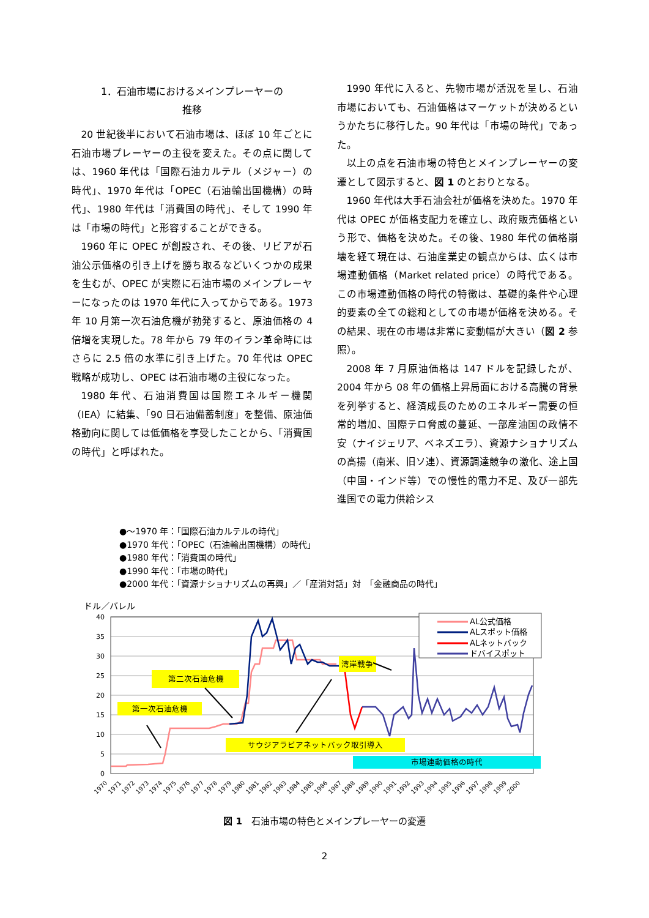1．石油市場におけるメインプレーヤーの
推移
20 世紀後半において石油市場は、ほぼ 10 年ごとに石油市場プレーヤーの主役を変えた。その点に関しては、1960 年代は「国際石油カルテル（メジャー）の時代」、1970 年代は「OPEC（石油輸出国機構）の時代」、1980 年代は「消費国の時代」、そして 1990 年は「市場の時代」と形容することができる。
1960 年に OPEC が創設され、その後、リビアが石油公示価格の引き上げを勝ち取るなどいくつかの成果を生むが、OPEC が実際に石油市場のメインプレーヤーになったのは 1970 年代に入ってからである。1973 年 10 月第一次石油危機が勃発すると、原油価格の 4 倍増を実現した。78 年から 79 年のイラン革命時にはさらに 2.5 倍の水準に引き上げた。70 年代は OPEC 戦略が成功し、OPEC は石油市場の主役になった。
1980 年代、石油消費国は国際エネルギー機関（IEA）に結集、「90 日石油備蓄制度」を整備、原油価格動向に関しては低価格を享受したことから、「消費国の時代」と呼ばれた。
1990 年代に入ると、先物市場が活況を呈し、石油市場においても、石油価格はマーケットが決めるというかたちに移行した。90 年代は「市場の時代」であった。
以上の点を石油市場の特色とメインプレーヤーの変遷として図示すると、図 1 のとおりとなる。
1960 年代は大手石油会社が価格を決めた。1970 年代は OPEC が価格支配力を確立し、政府販売価格という形で、価格を決めた。その後、1980 年代の価格崩壊を経て現在は、石油産業史の観点からは、広くは市場連動価格（Market related price）の時代である。この市場連動価格の時代の特徴は、基礎的条件や心理的要素の全ての総和としての市場が価格を決める。その結果、現在の市場は非常に変動幅が大きい（図 2 参照）。
2008 年 7 月原油価格は 147 ドルを記録したが、2004 年から 08 年の価格上昇局面における高騰の背景を列挙すると、経済成長のためのエネルギー需要の恒常的増加、国際テロ脅威の蔓延、一部産油国の政情不安（ナイジェリア、ベネズエラ）、資源ナショナリズムの高揚（南米、旧ソ連）、資源調達競争の激化、途上国（中国・インド等）での慢性的電力不足、及び一部先進国での電力供給シス
●～1970 年：「国際石油カルテルの時代」
●1970 年代：「OPEC（石油輸出国機構）の時代」
●1980 年代：「消費国の時代」
●1990 年代：「市場の時代」
●2000 年代：「資源ナショナリズムの再興」／「産消対話」対　「金融商品の時代」
ドル／バレル
40
35
30
25
20
15
10
5
0
1970
1971
1972
1973
1974
1975
1976
1977
1978
1979
1980
1981
1982
1983
1984
1985
1986
1987
1988
1989
1990
1991
1992
1993
1994
1995
1996
1997
1998
1999
2000
AL公式価格
ALスポット価格
ALネットバック
ドバイスポット
湾岸戦争
第二次石油危機
第一次石油危機
サウジアラビアネットバック取引導入
市場連動価格の時代
図 1　石油市場の特色とメインプレーヤーの変遷
2